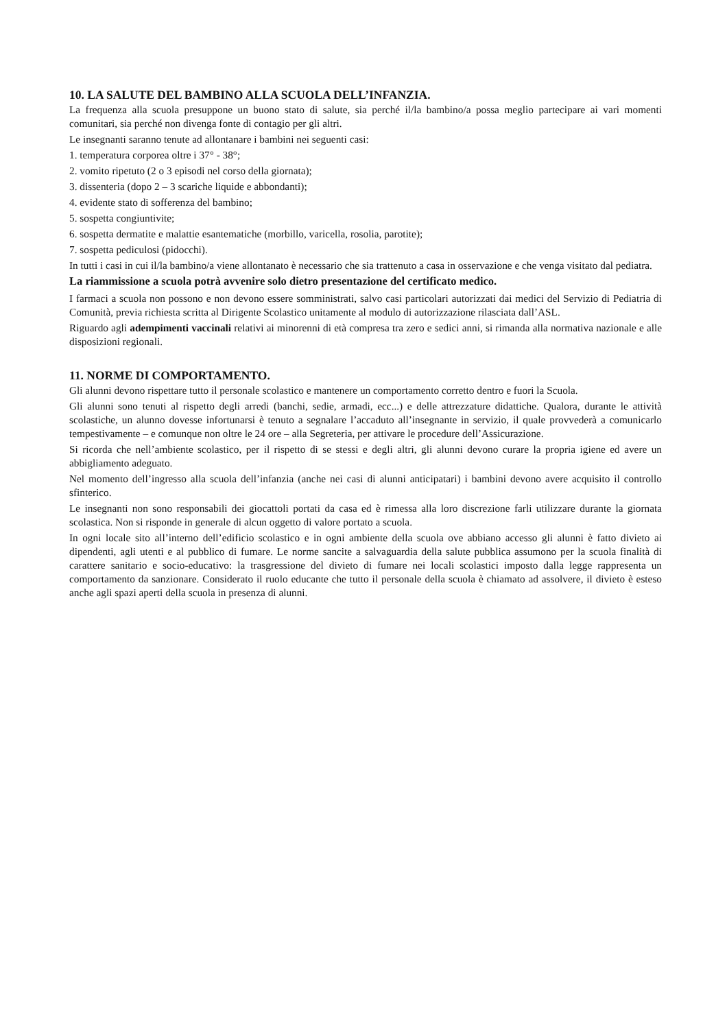10. LA SALUTE DEL BAMBINO ALLA SCUOLA DELL’INFANZIA.
La frequenza alla scuola presuppone un buono stato di salute, sia perché il/la bambino/a possa meglio partecipare ai vari momenti comunitari, sia perché non divenga fonte di contagio per gli altri.
Le insegnanti saranno tenute ad allontanare i bambini nei seguenti casi:
1. temperatura corporea oltre i 37° - 38°;
2. vomito ripetuto (2 o 3 episodi nel corso della giornata);
3. dissenteria (dopo 2 – 3 scariche liquide e abbondanti);
4. evidente stato di sofferenza del bambino;
5. sospetta congiuntivite;
6. sospetta dermatite e malattie esantematiche (morbillo, varicella, rosolia, parotite);
7. sospetta pediculosi (pidocchi).
In tutti i casi in cui il/la bambino/a viene allontanato è necessario che sia trattenuto a casa in osservazione e che venga visitato dal pediatra.
La riammissione a scuola potrà avvenire solo dietro presentazione del certificato medico.
I farmaci a scuola non possono e non devono essere somministrati, salvo casi particolari autorizzati dai medici del Servizio di Pediatria di Comunità, previa richiesta scritta al Dirigente Scolastico unitamente al modulo di autorizzazione rilasciata dall’ASL.
Riguardo agli adempimenti vaccinali relativi ai minorenni di età compresa tra zero e sedici anni, si rimanda alla normativa nazionale e alle disposizioni regionali.
11. NORME DI COMPORTAMENTO.
Gli alunni devono rispettare tutto il personale scolastico e mantenere un comportamento corretto dentro e fuori la Scuola.
Gli alunni sono tenuti al rispetto degli arredi (banchi, sedie, armadi, ecc...) e delle attrezzature didattiche. Qualora, durante le attività scolastiche, un alunno dovesse infortunarsi è tenuto a segnalare l’accaduto all’insegnante in servizio, il quale provvederà a comunicarlo tempestivamente – e comunque non oltre le 24 ore – alla Segreteria, per attivare le procedure dell’Assicurazione.
Si ricorda che nell’ambiente scolastico, per il rispetto di se stessi e degli altri, gli alunni devono curare la propria igiene ed avere un abbigliamento adeguato.
Nel momento dell’ingresso alla scuola dell’infanzia (anche nei casi di alunni anticipatari) i bambini devono avere acquisito il controllo sfinterico.
Le insegnanti non sono responsabili dei giocattoli portati da casa ed è rimessa alla loro discrezione farli utilizzare durante la giornata scolastica. Non si risponde in generale di alcun oggetto di valore portato a scuola.
In ogni locale sito all’interno dell’edificio scolastico e in ogni ambiente della scuola ove abbiano accesso gli alunni è fatto divieto ai dipendenti, agli utenti e al pubblico di fumare. Le norme sancite a salvaguardia della salute pubblica assumono per la scuola finalità di carattere sanitario e socio-educativo: la trasgressione del divieto di fumare nei locali scolastici imposto dalla legge rappresenta un comportamento da sanzionare. Considerato il ruolo educante che tutto il personale della scuola è chiamato ad assolvere, il divieto è esteso anche agli spazi aperti della scuola in presenza di alunni.